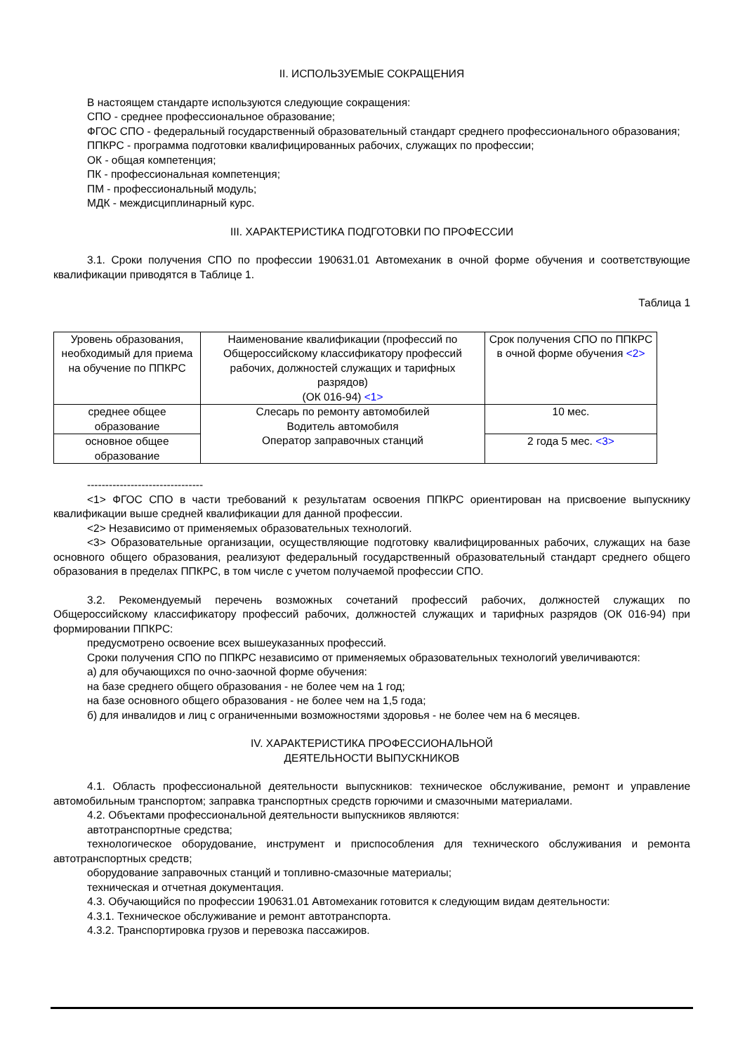II. ИСПОЛЬЗУЕМЫЕ СОКРАЩЕНИЯ
В настоящем стандарте используются следующие сокращения:
СПО - среднее профессиональное образование;
ФГОС СПО - федеральный государственный образовательный стандарт среднего профессионального образования;
ППКРС - программа подготовки квалифицированных рабочих, служащих по профессии;
ОК - общая компетенция;
ПК - профессиональная компетенция;
ПМ - профессиональный модуль;
МДК - междисциплинарный курс.
III. ХАРАКТЕРИСТИКА ПОДГОТОВКИ ПО ПРОФЕССИИ
3.1. Сроки получения СПО по профессии 190631.01 Автомеханик в очной форме обучения и соответствующие квалификации приводятся в Таблице 1.
Таблица 1
| Уровень образования, необходимый для приема на обучение по ППКРС | Наименование квалификации (профессий по Общероссийскому классификатору профессий рабочих, должностей служащих и тарифных разрядов) (ОК 016-94) <1> | Срок получения СПО по ППКРС в очной форме обучения <2> |
| среднее общее образование | Слесарь по ремонту автомобилей Водитель автомобиля Оператор заправочных станций | 10 мес. |
| основное общее образование | | 2 года 5 мес. <3> |
--------------------------------
<1> ФГОС СПО в части требований к результатам освоения ППКРС ориентирован на присвоение выпускнику квалификации выше средней квалификации для данной профессии.
<2> Независимо от применяемых образовательных технологий.
<3> Образовательные организации, осуществляющие подготовку квалифицированных рабочих, служащих на базе основного общего образования, реализуют федеральный государственный образовательный стандарт среднего общего образования в пределах ППКРС, в том числе с учетом получаемой профессии СПО.
3.2. Рекомендуемый перечень возможных сочетаний профессий рабочих, должностей служащих по Общероссийскому классификатору профессий рабочих, должностей служащих и тарифных разрядов (ОК 016-94) при формировании ППКРС:
предусмотрено освоение всех вышеуказанных профессий.
Сроки получения СПО по ППКРС независимо от применяемых образовательных технологий увеличиваются:
а) для обучающихся по очно-заочной форме обучения:
на базе среднего общего образования - не более чем на 1 год;
на базе основного общего образования - не более чем на 1,5 года;
б) для инвалидов и лиц с ограниченными возможностями здоровья - не более чем на 6 месяцев.
IV. ХАРАКТЕРИСТИКА ПРОФЕССИОНАЛЬНОЙ
ДЕЯТЕЛЬНОСТИ ВЫПУСКНИКОВ
4.1. Область профессиональной деятельности выпускников: техническое обслуживание, ремонт и управление автомобильным транспортом; заправка транспортных средств горючими и смазочными материалами.
4.2. Объектами профессиональной деятельности выпускников являются:
автотранспортные средства;
технологическое оборудование, инструмент и приспособления для технического обслуживания и ремонта автотранспортных средств;
оборудование заправочных станций и топливно-смазочные материалы;
техническая и отчетная документация.
4.3. Обучающийся по профессии 190631.01 Автомеханик готовится к следующим видам деятельности:
4.3.1. Техническое обслуживание и ремонт автотранспорта.
4.3.2. Транспортировка грузов и перевозка пассажиров.